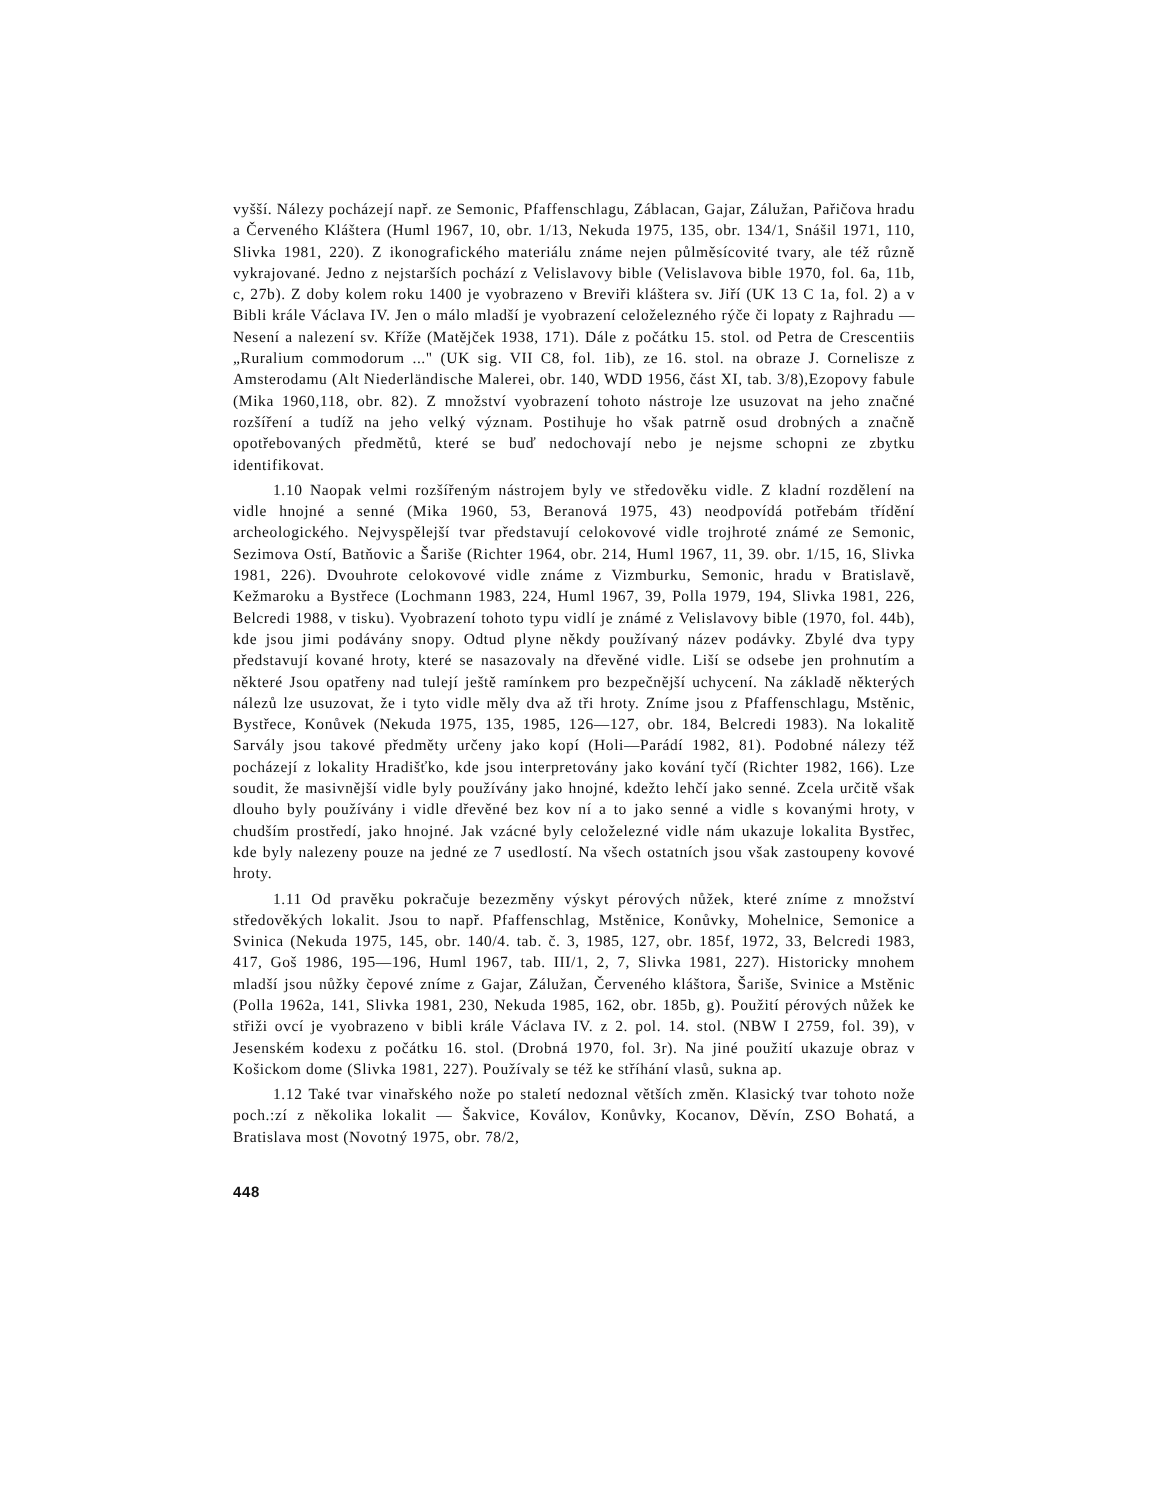vyšší. Nálezy pocházejí např. ze Semonic, Pfaffenschlagu, Záblacan, Gajar, Zálužan, Pařičova hradu a Červeného Kláštera (Huml 1967, 10, obr. 1/13, Nekuda 1975, 135, obr. 134/1, Snášil 1971, 110, Slivka 1981, 220). Z ikonografického materiálu známe nejen půlměsícovité tvary, ale též různě vykrajované. Jedno z nejstarších pochází z Velislavovy bible (Velislavova bible 1970, fol. 6a, 11b, c, 27b). Z doby kolem roku 1400 je vyobrazeno v Breviři kláštera sv. Jiří (UK 13 C 1a, fol. 2) a v Bibli krále Václava IV. Jen o málo mladší je vyobrazení celoželezného rýče či lopaty z Rajhradu — Nesení a nalezení sv. Kříže (Matějček 1938, 171). Dále z počátku 15. stol. od Petra de Crescentiis „Ruralium commodorum ..." (UK sig. VII C8, fol. 1ib), ze 16. stol. na obraze J. Cornelisze z Amsterodamu (Alt Niederländische Malerei, obr. 140, WDD 1956, část XI, tab. 3/8),Ezopovy fabule (Mika 1960,118, obr. 82). Z množství vyobrazení tohoto nástroje lze usuzovat na jeho značné rozšíření a tudíž na jeho velký význam. Postihuje ho však patrně osud drobných a značně opotřebovaných předmětů, které se buď nedochovají nebo je nejsme schopni ze zbytku identifikovat.
1.10 Naopak velmi rozšířeným nástrojem byly ve středověku vidle. Z kladní rozdělení na vidle hnojné a senné (Mika 1960, 53, Beranová 1975, 43) neodpovídá potřebám třídění archeologického. Nejvyspělejší tvar představují celokovové vidle trojhroté známé ze Semonic, Sezimova Ostí, Batňovic a Šariše (Richter 1964, obr. 214, Huml 1967, 11, 39. obr. 1/15, 16, Slivka 1981, 226). Dvouhrote celokovové vidle známe z Vizmburku, Semonic, hradu v Bratislavě, Kežmaroku a Bystřece (Lochmann 1983, 224, Huml 1967, 39, Polla 1979, 194, Slivka 1981, 226, Belcredi 1988, v tisku). Vyobrazení tohoto typu vidlí je známé z Velislavovy bible (1970, fol. 44b), kde jsou jimi podávány snopy. Odtud plyne někdy používaný název podávky. Zbylé dva typy představují kované hroty, které se nasazovaly na dřevěné vidle. Liší se odsebe jen prohnutím a některé Jsou opatřeny nad tulejí ještě ramínkem pro bezpečnější uchycení. Na základě některých nálezů lze usuzovat, že i tyto vidle měly dva až tři hroty. Zníme jsou z Pfaffenschlagu, Mstěnic, Bystřece, Konůvek (Nekuda 1975, 135, 1985, 126—127, obr. 184, Belcredi 1983). Na lokalitě Sarvály jsou takové předměty určeny jako kopí (Holi—Parádí 1982, 81). Podobné nálezy též pocházejí z lokality Hradišťko, kde jsou interpretovány jako kování tyčí (Richter 1982, 166). Lze soudit, že masivnější vidle byly používány jako hnojné, kdežto lehčí jako senné. Zcela určitě však dlouho byly používány i vidle dřevěné bez kov ní a to jako senné a vidle s kovanými hroty, v chudším prostředí, jako hnojné. Jak vzácné byly celoželezné vidle nám ukazuje lokalita Bystřec, kde byly nalezeny pouze na jedné ze 7 usedlostí. Na všech ostatních jsou však zastoupeny kovové hroty.
1.11 Od pravěku pokračuje bezezměny výskyt pérových nůžek, které zníme z množství středověkých lokalit. Jsou to např. Pfaffenschlag, Mstěnice, Konůvky, Mohelnice, Semonice a Svinica (Nekuda 1975, 145, obr. 140/4. tab. č. 3, 1985, 127, obr. 185f, 1972, 33, Belcredi 1983, 417, Goš 1986, 195—196, Huml 1967, tab. III/1, 2, 7, Slivka 1981, 227). Historicky mnohem mladší jsou nůžky čepové zníme z Gajar, Zálužan, Červeného kláštora, Šariše, Svinice a Mstěnic (Polla 1962a, 141, Slivka 1981, 230, Nekuda 1985, 162, obr. 185b, g). Použití pérových nůžek ke střiži ovcí je vyobrazeno v bibli krále Václava IV. z 2. pol. 14. stol. (NBW I 2759, fol. 39), v Jesenském kodexu z počátku 16. stol. (Drobná 1970, fol. 3r). Na jiné použití ukazuje obraz v Košickom dome (Slivka 1981, 227). Používaly se též ke stříhání vlasů, sukna ap.
1.12 Také tvar vinařského nože po staletí nedoznal větších změn. Klasický tvar tohoto nože poch.:zí z několika lokalit — Šakvice, Koválov, Konůvky, Kocanov, Děvín, ZSO Bohatá, a Bratislava most (Novotný 1975, obr. 78/2,
448